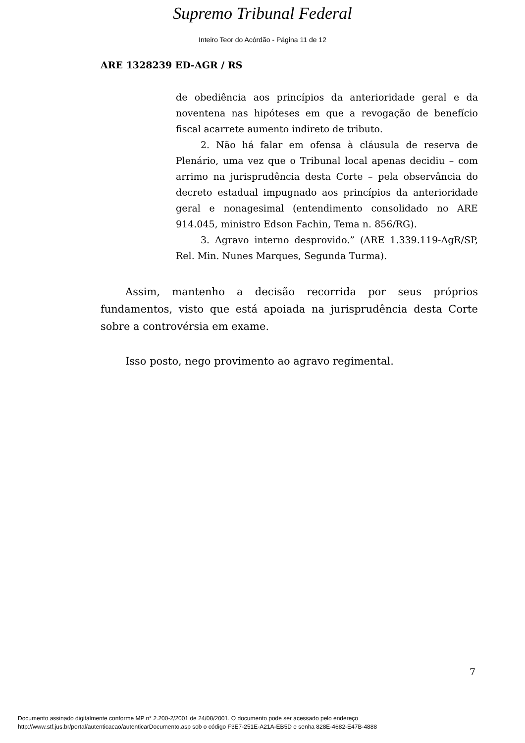Supremo Tribunal Federal
Inteiro Teor do Acórdão - Página 11 de 12
ARE 1328239 ED-AGR / RS
de obediência aos princípios da anterioridade geral e da noventena nas hipóteses em que a revogação de benefício fiscal acarrete aumento indireto de tributo.
2. Não há falar em ofensa à cláusula de reserva de Plenário, uma vez que o Tribunal local apenas decidiu – com arrimo na jurisprudência desta Corte – pela observância do decreto estadual impugnado aos princípios da anterioridade geral e nonagesimal (entendimento consolidado no ARE 914.045, ministro Edson Fachin, Tema n. 856/RG).
3. Agravo interno desprovido.” (ARE 1.339.119-AgR/SP, Rel. Min. Nunes Marques, Segunda Turma).
Assim, mantenho a decisão recorrida por seus próprios fundamentos, visto que está apoiada na jurisprudência desta Corte sobre a controvérsia em exame.
Isso posto, nego provimento ao agravo regimental.
7
Documento assinado digitalmente conforme MP n° 2.200-2/2001 de 24/08/2001. O documento pode ser acessado pelo endereço
http://www.stf.jus.br/portal/autenticacao/autenticarDocumento.asp sob o código F3E7-251E-A21A-EB5D e senha 828E-4682-E47B-4888